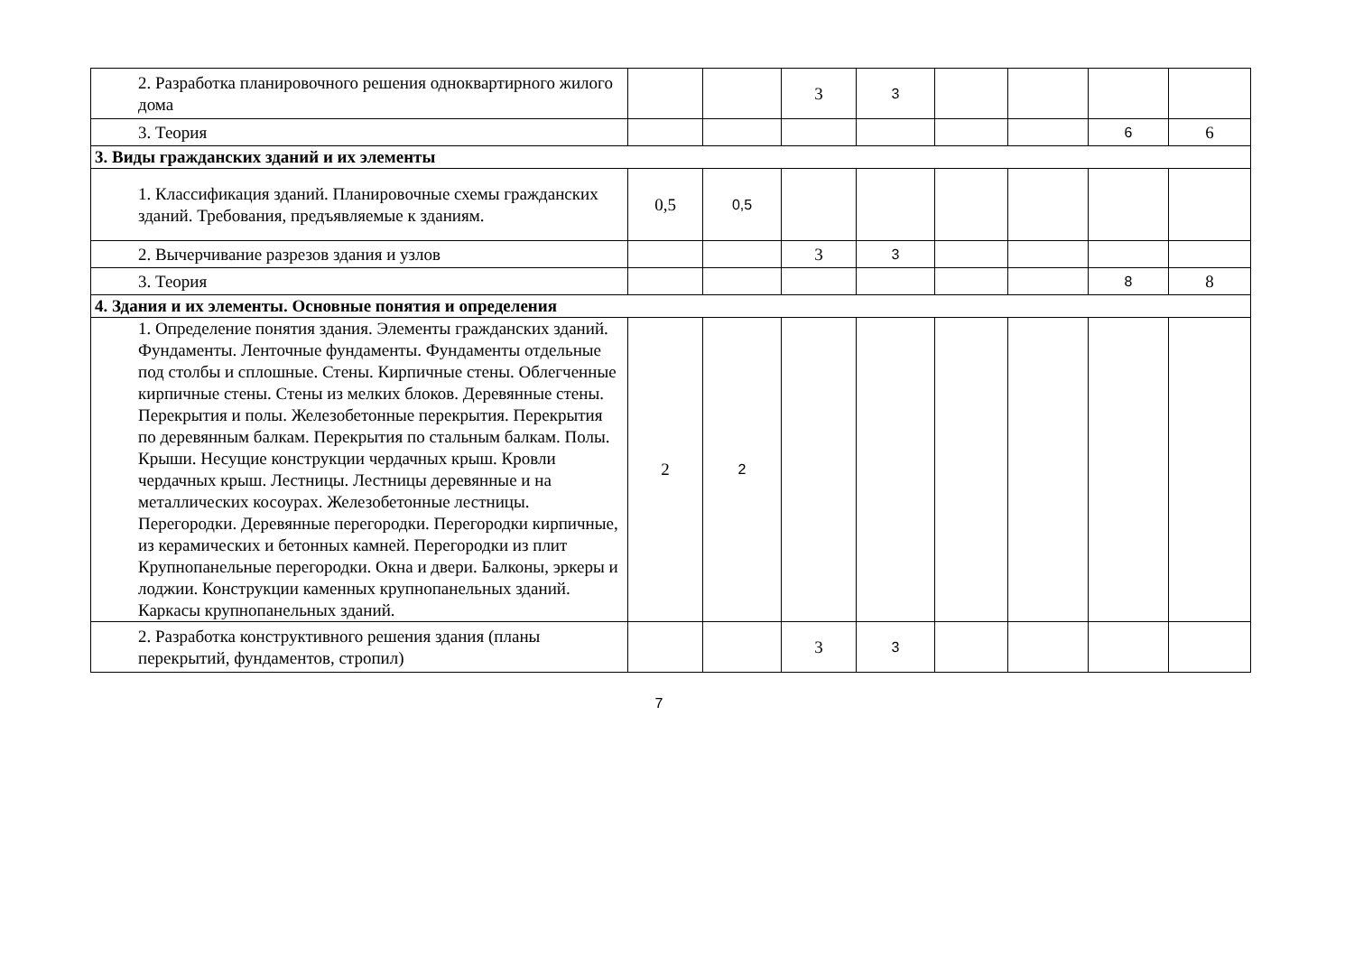| 2. Разработка планировочного решения одноквартирного жилого дома | | | 3 | 3 | | | | |
| 3. Теория | | | | | | | 6 | 6 |
| 3. Виды гражданских зданий и их элементы | | | | | | | | |
| 1. Классификация зданий. Планировочные схемы гражданских зданий. Требования, предъявляемые к зданиям. | 0,5 | 0,5 | | | | | | |
| 2. Вычерчивание разрезов здания и узлов | | | 3 | 3 | | | | |
| 3. Теория | | | | | | | 8 | 8 |
| 4. Здания и их элементы. Основные понятия и определения | | | | | | | | |
| 1. Определение понятия здания. Элементы гражданских зданий. Фундаменты. Ленточные фундаменты. Фундаменты отдельные под столбы и сплошные. Стены. Кирпичные стены. Облегченные кирпичные стены. Стены из мелких блоков. Деревянные стены. Перекрытия и полы. Железобетонные перекрытия. Перекрытия по деревянным балкам. Перекрытия по стальным балкам. Полы. Крыши. Несущие конструкции чердачных крыш. Кровли чердачных крыш. Лестницы. Лестницы деревянные и на металлических косоурах. Железобетонные лестницы. Перегородки. Деревянные перегородки. Перегородки кирпичные, из керамических и бетонных камней. Перегородки из плит Крупнопанельные перегородки. Окна и двери. Балконы, эркеры и лоджии. Конструкции каменных крупнопанельных зданий. Каркасы крупнопанельных зданий. | 2 | 2 | | | | | | |
| 2. Разработка конструктивного решения здания (планы перекрытий, фундаментов, стропил) | | | 3 | 3 | | | | |
7